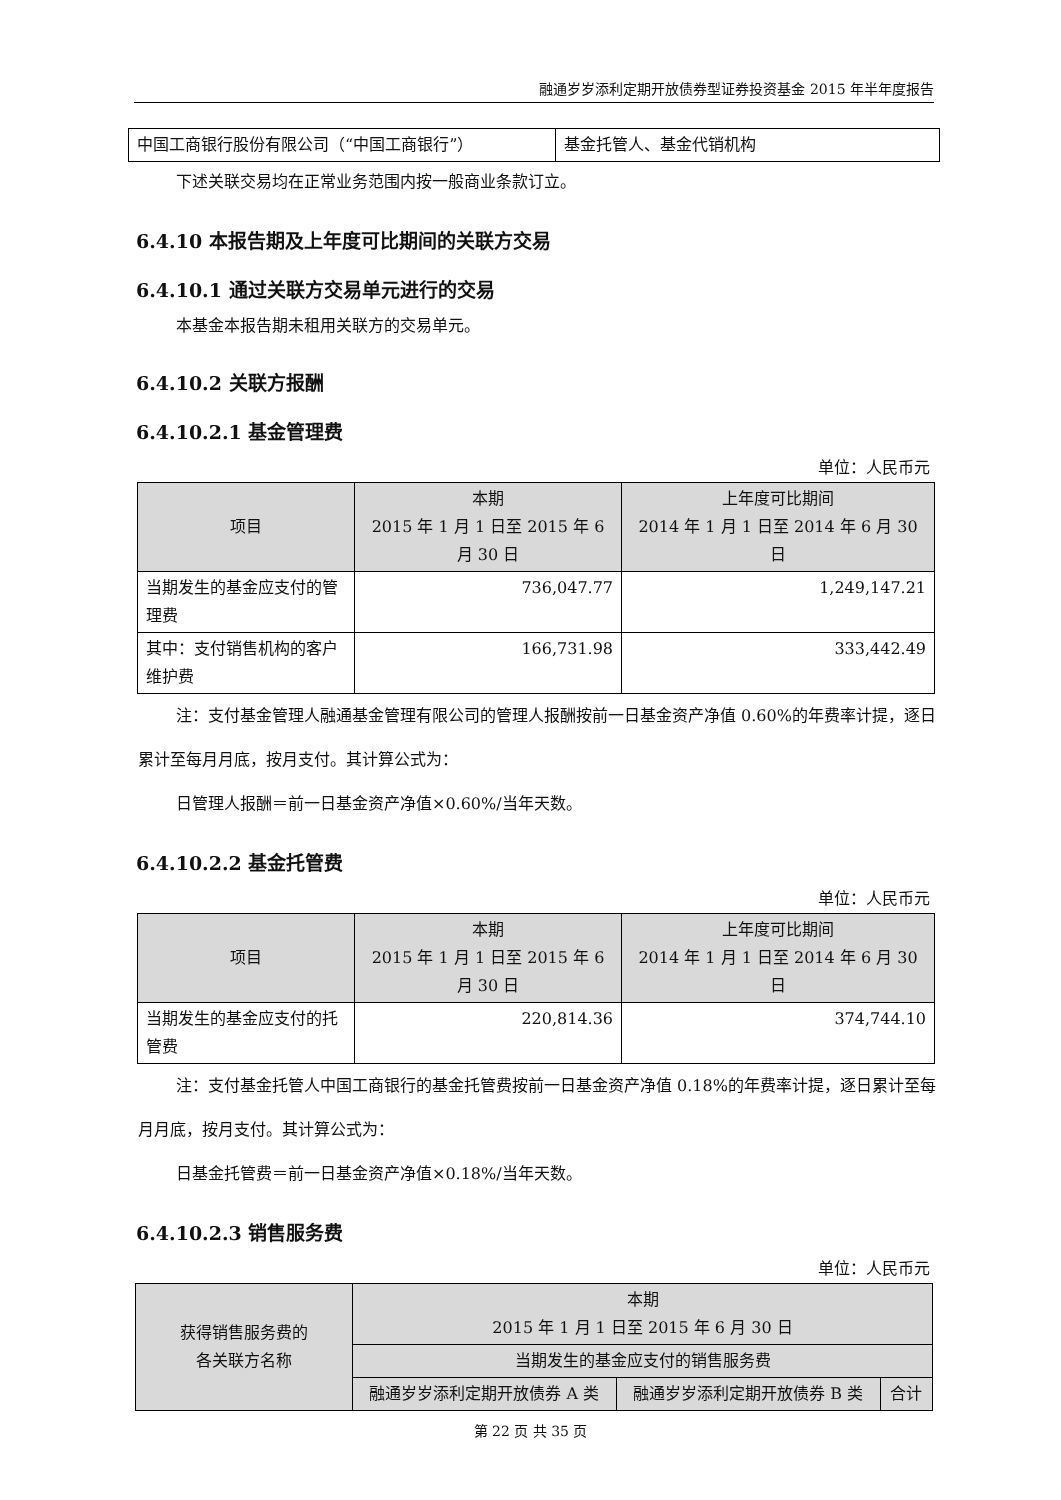融通岁岁添利定期开放债券型证券投资基金 2015 年半年度报告
| 中国工商银行股份有限公司（“中国工商银行”） | 基金托管人、基金代销机构 |
下述关联交易均在正常业务范围内按一般商业条款订立。
6.4.10 本报告期及上年度可比期间的关联方交易
6.4.10.1 通过关联方交易单元进行的交易
本基金本报告期未租用关联方的交易单元。
6.4.10.2 关联方报酬
6.4.10.2.1 基金管理费
单位：人民币元
| 项目 | 本期 2015 年 1 月 1 日至 2015 年 6 月 30 日 | 上年度可比期间 2014 年 1 月 1 日至 2014 年 6 月 30 日 |
| --- | --- | --- |
| 当期发生的基金应支付的管理费 | 736,047.77 | 1,249,147.21 |
| 其中：支付销售机构的客户维护费 | 166,731.98 | 333,442.49 |
注：支付基金管理人融通基金管理有限公司的管理人报酬按前一日基金资产净值 0.60%的年费率计提，逐日累计至每月月底，按月支付。其计算公式为：
日管理人报酬＝前一日基金资产净值×0.60%/当年天数。
6.4.10.2.2 基金托管费
单位：人民币元
| 项目 | 本期 2015 年 1 月 1 日至 2015 年 6 月 30 日 | 上年度可比期间 2014 年 1 月 1 日至 2014 年 6 月 30 日 |
| --- | --- | --- |
| 当期发生的基金应支付的托管费 | 220,814.36 | 374,744.10 |
注：支付基金托管人中国工商银行的基金托管费按前一日基金资产净值 0.18%的年费率计提，逐日累计至每月月底，按月支付。其计算公式为：
日基金托管费＝前一日基金资产净值×0.18%/当年天数。
6.4.10.2.3 销售服务费
单位：人民币元
| 获得销售服务费的 各关联方名称 | 本期 2015 年 1 月 1 日至 2015 年 6 月 30 日 | | |
| --- | --- | --- | --- |
| | 当期发生的基金应支付的销售服务费 | | |
| | 融通岁岁添利定期开放债券 A 类 | 融通岁岁添利定期开放债券 B 类 | 合计 |
第 22 页 共 35 页